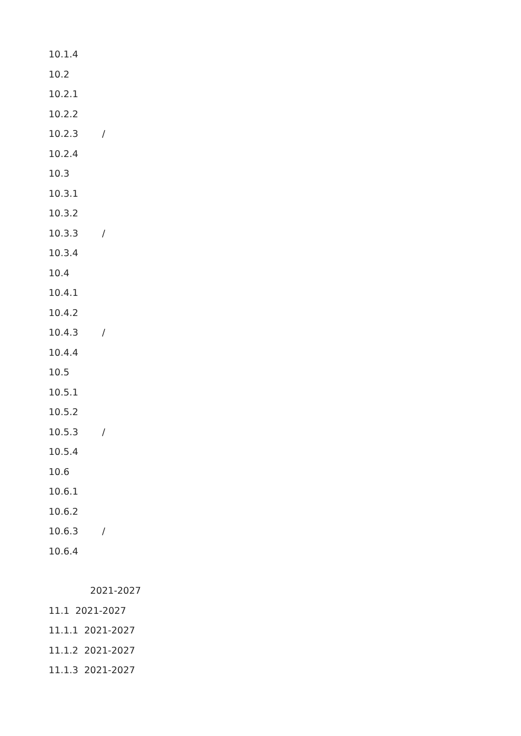10.1.4
10.2
10.2.1
10.2.2
10.2.3 /
10.2.4
10.3
10.3.1
10.3.2
10.3.3 /
10.3.4
10.4
10.4.1
10.4.2
10.4.3 /
10.4.4
10.5
10.5.1
10.5.2
10.5.3 /
10.5.4
10.6
10.6.1
10.6.2
10.6.3 /
10.6.4
2021-2027
11.1 2021-2027
11.1.1 2021-2027
11.1.2 2021-2027
11.1.3 2021-2027